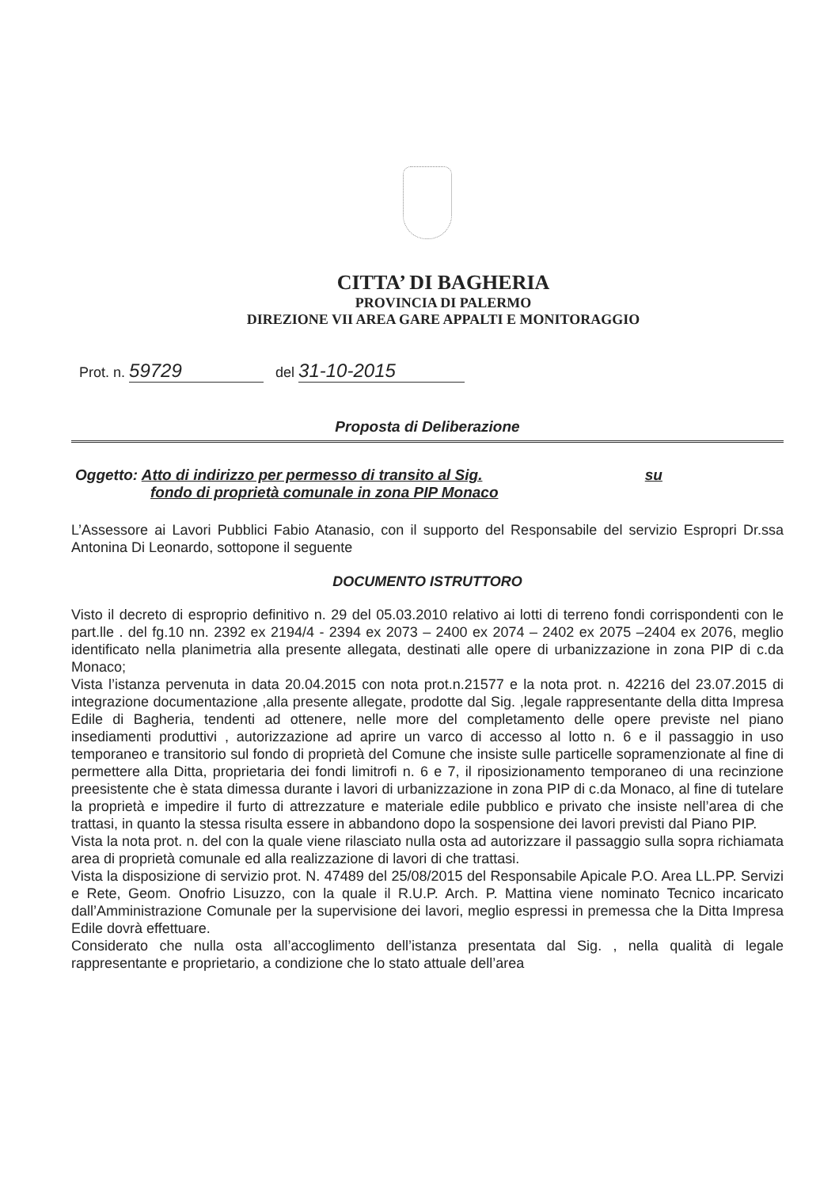CITTA’ DI BAGHERIA
PROVINCIA DI PALERMO
DIREZIONE VII AREA GARE APPALTI E MONITORAGGIO
Prot. n. 59729 del 31-10-2015
Proposta di Deliberazione
Oggetto: Atto di indirizzo per permesso di transito al Sig. su
fondo di proprietà comunale in zona PIP Monaco
L’Assessore ai Lavori Pubblici Fabio Atanasio, con il supporto del Responsabile del servizio Espropri Dr.ssa Antonina Di Leonardo, sottopone il seguente
DOCUMENTO ISTRUTTORO
Visto il decreto di esproprio definitivo n. 29 del 05.03.2010 relativo ai lotti di terreno fondi corrispondenti con le part.lle . del fg.10 nn. 2392 ex 2194/4 - 2394 ex 2073 – 2400 ex 2074 – 2402 ex 2075 –2404 ex 2076, meglio identificato nella planimetria alla presente allegata, destinati alle opere di urbanizzazione in zona PIP di c.da Monaco;
Vista l’istanza pervenuta in data 20.04.2015 con nota prot.n.21577 e la nota prot. n. 42216 del 23.07.2015 di integrazione documentazione ,alla presente allegate, prodotte dal Sig. ,legale rappresentante della ditta Impresa Edile di Bagheria, tendenti ad ottenere, nelle more del completamento delle opere previste nel piano insediamenti produttivi , autorizzazione ad aprire un varco di accesso al lotto n. 6 e il passaggio in uso temporaneo e transitorio sul fondo di proprietà del Comune che insiste sulle particelle sopramenzionate al fine di permettere alla Ditta, proprietaria dei fondi limitrofi n. 6 e 7, il riposizionamento temporaneo di una recinzione preesistente che è stata dimessa durante i lavori di urbanizzazione in zona PIP di c.da Monaco, al fine di tutelare la proprietà e impedire il furto di attrezzature e materiale edile pubblico e privato che insiste nell’area di che trattasi, in quanto la stessa risulta essere in abbandono dopo la sospensione dei lavori previsti dal Piano PIP.
Vista la nota prot. n. del con la quale viene rilasciato nulla osta ad autorizzare il passaggio sulla sopra richiamata area di proprietà comunale ed alla realizzazione di lavori di che trattasi.
Vista la disposizione di servizio prot. N. 47489 del 25/08/2015 del Responsabile Apicale P.O. Area LL.PP. Servizi e Rete, Geom. Onofrio Lisuzzo, con la quale il R.U.P. Arch. P. Mattina viene nominato Tecnico incaricato dall’Amministrazione Comunale per la supervisione dei lavori, meglio espressi in premessa che la Ditta Impresa Edile dovrà effettuare.
Considerato che nulla osta all’accoglimento dell’istanza presentata dal Sig. , nella qualità di legale rappresentante e proprietario, a condizione che lo stato attuale dell’area